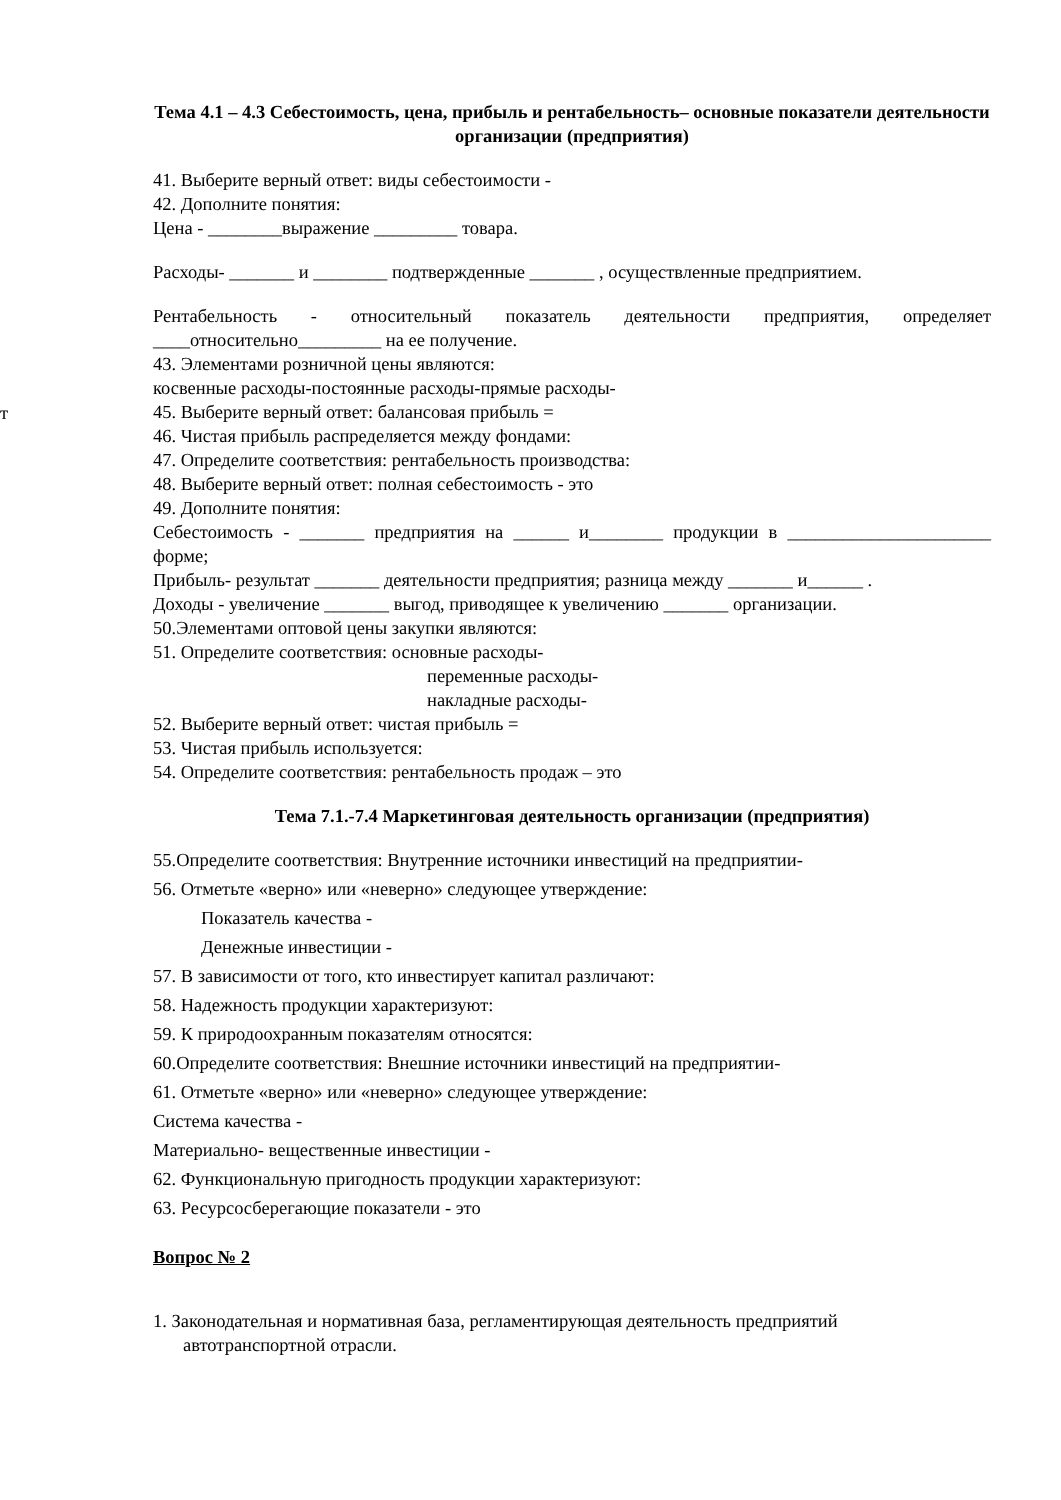т
Тема 4.1 – 4.3 Себестоимость, цена, прибыль и рентабельность– основные показатели деятельности организации (предприятия)
41. Выберите верный ответ: виды себестоимости -
42. Дополните понятия:
Цена - ________выражение _________ товара.
Расходы- _______ и ________ подтвержденные _______ , осуществленные предприятием.
Рентабельность - относительный показатель деятельности предприятия, определяет ____относительно_________ на ее получение.
43. Элементами розничной цены являются:
косвенные расходы-постоянные расходы-прямые расходы-
45. Выберите верный ответ: балансовая прибыль =
46. Чистая прибыль распределяется между фондами:
47. Определите соответствия: рентабельность производства:
48. Выберите верный ответ: полная себестоимость - это
49. Дополните понятия:
Себестоимость - _______ предприятия на ______ и________ продукции в ______________________ форме;
Прибыль- результат _______ деятельности предприятия; разница между _______ и______ .
Доходы - увеличение _______ выгод, приводящее к увеличению _______ организации.
50.Элементами оптовой цены закупки являются:
51. Определите соответствия: основные расходы-
переменные расходы-
накладные расходы-
52. Выберите верный ответ: чистая прибыль =
53. Чистая прибыль используется:
54. Определите соответствия: рентабельность продаж – это
Тема 7.1.-7.4 Маркетинговая деятельность организации (предприятия)
55.Определите соответствия: Внутренние источники инвестиций на предприятии-
56. Отметьте «верно» или «неверно» следующее утверждение:
Показатель качества -
Денежные инвестиции -
57. В зависимости от того, кто инвестирует капитал различают:
58. Надежность продукции характеризуют:
59. К природоохранным показателям относятся:
60.Определите соответствия: Внешние источники инвестиций на предприятии-
61. Отметьте «верно» или «неверно» следующее утверждение:
Система качества -
Материально- вещественные инвестиции -
62. Функциональную пригодность продукции характеризуют:
63. Ресурсосберегающие показатели - это
Вопрос № 2
1. Законодательная и нормативная база, регламентирующая деятельность предприятий
автотранспортной отрасли.